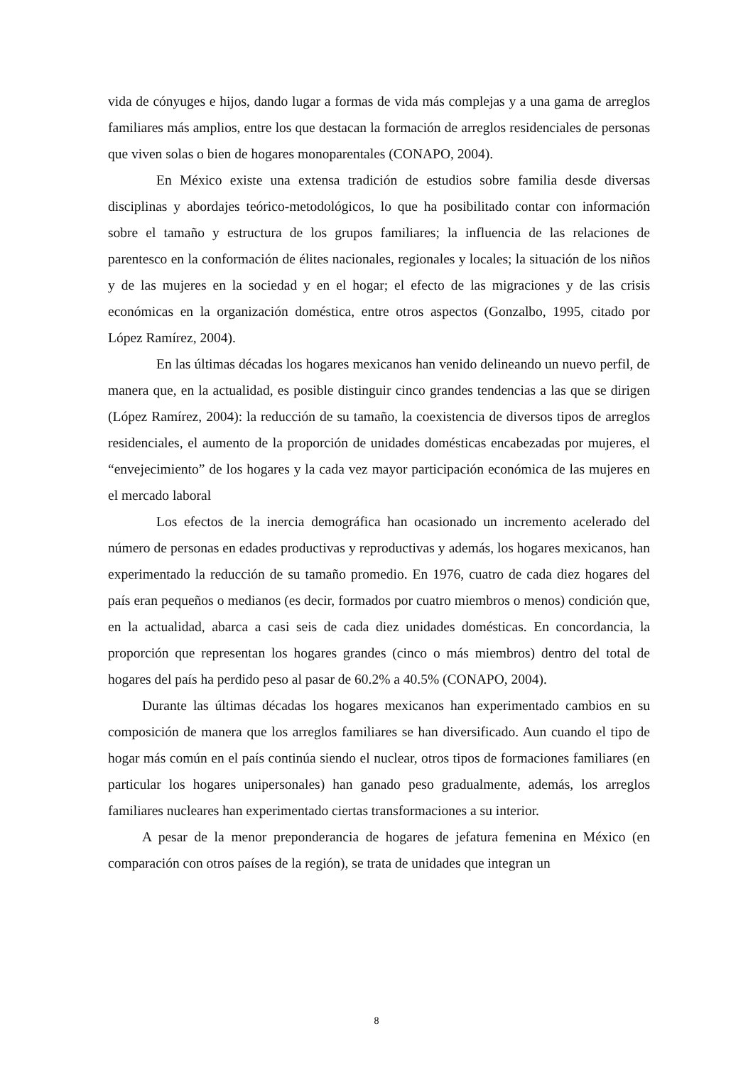vida de cónyuges e hijos, dando lugar a formas de vida más complejas y a una gama de arreglos familiares más amplios, entre los que destacan la formación de arreglos residenciales de personas que viven solas o bien de hogares monoparentales (CONAPO, 2004).
En México existe una extensa tradición de estudios sobre familia desde diversas disciplinas y abordajes teórico-metodológicos, lo que ha posibilitado contar con información sobre el tamaño y estructura de los grupos familiares; la influencia de las relaciones de parentesco en la conformación de élites nacionales, regionales y locales; la situación de los niños y de las mujeres en la sociedad y en el hogar; el efecto de las migraciones y de las crisis económicas en la organización doméstica, entre otros aspectos (Gonzalbo, 1995, citado por López Ramírez, 2004).
En las últimas décadas los hogares mexicanos han venido delineando un nuevo perfil, de manera que, en la actualidad, es posible distinguir cinco grandes tendencias a las que se dirigen (López Ramírez, 2004): la reducción de su tamaño, la coexistencia de diversos tipos de arreglos residenciales, el aumento de la proporción de unidades domésticas encabezadas por mujeres, el “envejecimiento” de los hogares y la cada vez mayor participación económica de las mujeres en el mercado laboral
Los efectos de la inercia demográfica han ocasionado un incremento acelerado del número de personas en edades productivas y reproductivas y además, los hogares mexicanos, han experimentado la reducción de su tamaño promedio. En 1976, cuatro de cada diez hogares del país eran pequeños o medianos (es decir, formados por cuatro miembros o menos) condición que, en la actualidad, abarca a casi seis de cada diez unidades domésticas. En concordancia, la proporción que representan los hogares grandes (cinco o más miembros) dentro del total de hogares del país ha perdido peso al pasar de 60.2% a 40.5% (CONAPO, 2004).
Durante las últimas décadas los hogares mexicanos han experimentado cambios en su composición de manera que los arreglos familiares se han diversificado. Aun cuando el tipo de hogar más común en el país continúa siendo el nuclear, otros tipos de formaciones familiares (en particular los hogares unipersonales) han ganado peso gradualmente, además, los arreglos familiares nucleares han experimentado ciertas transformaciones a su interior.
A pesar de la menor preponderancia de hogares de jefatura femenina en México (en comparación con otros países de la región), se trata de unidades que integran un
8